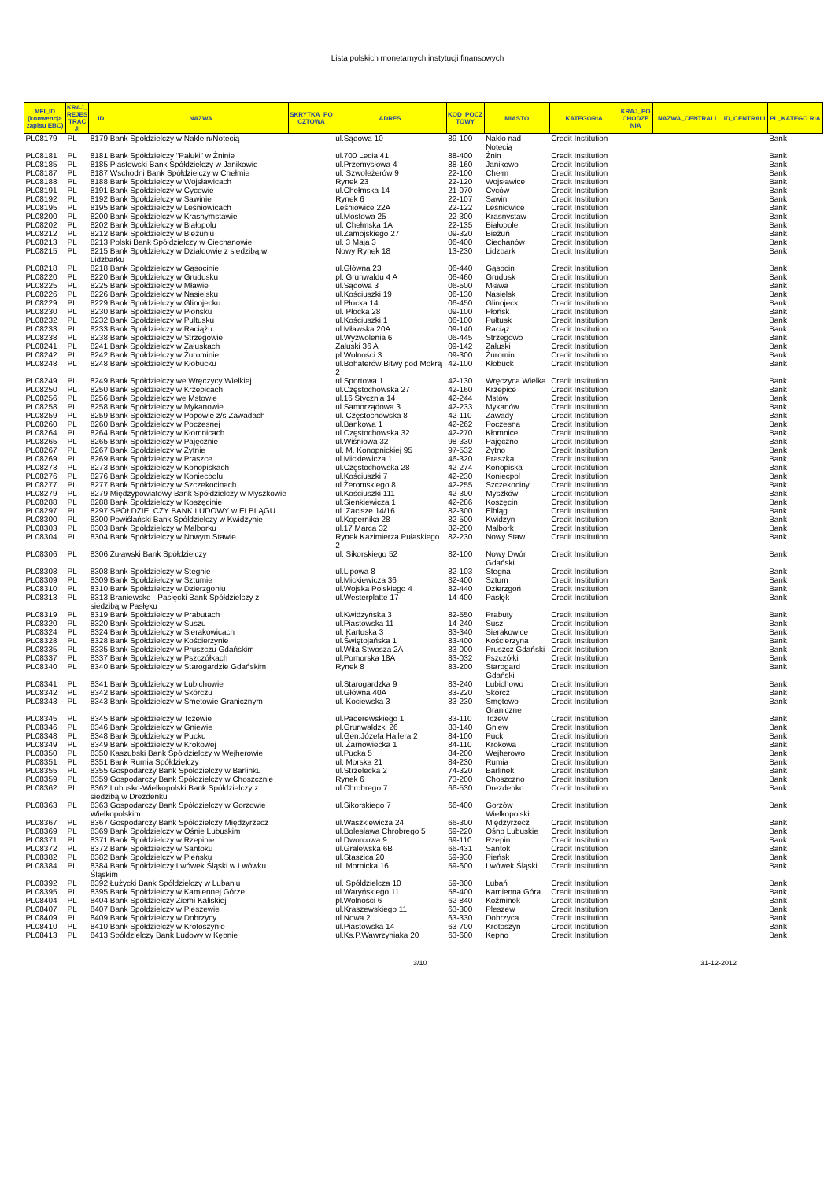Lista polskich monetarnych instytucji finansowych
| MFI_ID (konwencja zapisu EBC) | KRAJ_ REJES TRAC JI | ID | NAZWA | SKRYTKA_PO CZTOWA | ADRES | KOD_POCZ TOWY | MIASTO | KATEGORIA | KRAJ_PO CHODZE NIA | NAZWA_CENTRALI | ID_CENTRALI | PL_KATEGO RIA |
| --- | --- | --- | --- | --- | --- | --- | --- | --- | --- | --- | --- | --- |
| PL08179 | PL | 8179 Bank Spółdzielczy w Nakle n/Notecią | | | ul.Sądowa 10 | 89-100 | Nakło nad Notecią | Credit Institution | | | | Bank |
| PL08181 | PL | 8181 Bank Spółdzielczy "Pałuki" w Żninie | | | ul.700 Lecia 41 | 88-400 | Żnin | Credit Institution | | | | Bank |
| PL08185 | PL | 8185 Piastowski Bank Spółdzielczy w Janikowie | | | ul.Przemysłowa 4 | 88-160 | Janikowo | Credit Institution | | | | Bank |
| PL08187 | PL | 8187 Wschodni Bank Spółdzielczy w Chełmie | | | ul. Szwoleżerów 9 | 22-100 | Chełm | Credit Institution | | | | Bank |
| PL08188 | PL | 8188 Bank Spółdzielczy w Wojsławicach | | | Rynek 23 | 22-120 | Wojsławice | Credit Institution | | | | Bank |
| PL08191 | PL | 8191 Bank Spółdzielczy w Cycowie | | | ul.Chełmska 14 | 21-070 | Cyców | Credit Institution | | | | Bank |
| PL08192 | PL | 8192 Bank Spółdzielczy w Sawinie | | | Rynek 6 | 22-107 | Sawin | Credit Institution | | | | Bank |
| PL08195 | PL | 8195 Bank Spółdzielczy w Leśniowicach | | | Leśniowice 22A | 22-122 | Leśniowice | Credit Institution | | | | Bank |
| PL08200 | PL | 8200 Bank Spółdzielczy w Krasnymstawie | | | ul.Mostowa 25 | 22-300 | Krasnystaw | Credit Institution | | | | Bank |
| PL08202 | PL | 8202 Bank Spółdzielczy w Białopolu | | | ul. Chełmska 1A | 22-135 | Białopole | Credit Institution | | | | Bank |
| PL08212 | PL | 8212 Bank Spółdzielczy w Bieżuniu | | | ul.Zamojskiego 27 | 09-320 | Bieżuń | Credit Institution | | | | Bank |
| PL08213 | PL | 8213 Polski Bank Spółdzielczy w Ciechanowie | | | ul. 3 Maja 3 | 06-400 | Ciechanów | Credit Institution | | | | Bank |
| PL08215 | PL | 8215 Bank Spółdzielczy w Działdowie z siedzibą w Lidzbarku | | | Nowy Rynek 18 | 13-230 | Lidzbark | Credit Institution | | | | Bank |
| PL08218 | PL | 8218 Bank Spółdzielczy w Gąsocinie | | | ul.Główna 23 | 06-440 | Gąsocin | Credit Institution | | | | Bank |
| PL08220 | PL | 8220 Bank Spółdzielczy w Grudusku | | | pl. Grunwaldu 4 A | 06-460 | Grudusk | Credit Institution | | | | Bank |
| PL08225 | PL | 8225 Bank Spółdzielczy w Mławie | | | ul.Sądowa 3 | 06-500 | Mława | Credit Institution | | | | Bank |
| PL08226 | PL | 8226 Bank Spółdzielczy w Nasielsku | | | ul.Kościuszki 19 | 06-130 | Nasielsk | Credit Institution | | | | Bank |
| PL08229 | PL | 8229 Bank Spółdzielczy w Glinojecku | | | ul.Płocka 14 | 06-450 | Glinojeck | Credit Institution | | | | Bank |
| PL08230 | PL | 8230 Bank Spółdzielczy w Płońsku | | | ul. Płocka 28 | 09-100 | Płońsk | Credit Institution | | | | Bank |
| PL08232 | PL | 8232 Bank Spółdzielczy w Pułtusku | | | ul.Kościuszki 1 | 06-100 | Pułtusk | Credit Institution | | | | Bank |
| PL08233 | PL | 8233 Bank Spółdzielczy w Raciążu | | | ul.Mławska 20A | 09-140 | Raciąż | Credit Institution | | | | Bank |
| PL08238 | PL | 8238 Bank Spółdzielczy w Strzegowie | | | ul.Wyzwolenia 6 | 06-445 | Strzegowo | Credit Institution | | | | Bank |
| PL08241 | PL | 8241 Bank Spółdzielczy w Załuskach | | | Załuski 36 A | 09-142 | Załuski | Credit Institution | | | | Bank |
| PL08242 | PL | 8242 Bank Spółdzielczy w Żurominie | | | pl.Wolności 3 | 09-300 | Żuromin | Credit Institution | | | | Bank |
| PL08248 | PL | 8248 Bank Spółdzielczy w Kłobucku | | | ul.Bohaterów Bitwy pod Mokrą 2 | 42-100 | Kłobuck | Credit Institution | | | | Bank |
| PL08249 | PL | 8249 Bank Spółdzielczy we Wręczycy Wielkiej | | | ul.Sportowa 1 | 42-130 | Wręczyca Wielka | Credit Institution | | | | Bank |
| PL08250 | PL | 8250 Bank Spółdzielczy w Krzepicach | | | ul.Częstochowska 27 | 42-160 | Krzepice | Credit Institution | | | | Bank |
| PL08256 | PL | 8256 Bank Spółdzielczy we Mstowie | | | ul.16 Stycznia 14 | 42-244 | Mstów | Credit Institution | | | | Bank |
| PL08258 | PL | 8258 Bank Spółdzielczy w Mykanowie | | | ul.Samorządowa 3 | 42-233 | Mykanów | Credit Institution | | | | Bank |
| PL08259 | PL | 8259 Bank Spółdzielczy w Popowie z/s Zawadach | | | ul. Częstochowska 8 | 42-110 | Zawady | Credit Institution | | | | Bank |
| PL08260 | PL | 8260 Bank Spółdzielczy w Poczesnej | | | ul.Bankowa 1 | 42-262 | Poczesna | Credit Institution | | | | Bank |
| PL08264 | PL | 8264 Bank Spółdzielczy w Kłomnicach | | | ul.Częstochowska 32 | 42-270 | Kłomnice | Credit Institution | | | | Bank |
| PL08265 | PL | 8265 Bank Spółdzielczy w Pajęcznie | | | ul.Wiśniowa 32 | 98-330 | Pajęczno | Credit Institution | | | | Bank |
| PL08267 | PL | 8267 Bank Spółdzielczy w Żytnie | | | ul. M. Konopnickiej 95 | 97-532 | Żytno | Credit Institution | | | | Bank |
| PL08269 | PL | 8269 Bank Spółdzielczy w Praszce | | | ul.Mickiewicza 1 | 46-320 | Praszka | Credit Institution | | | | Bank |
| PL08273 | PL | 8273 Bank Spółdzielczy w Konopiskach | | | ul.Częstochowska 28 | 42-274 | Konopiska | Credit Institution | | | | Bank |
| PL08276 | PL | 8276 Bank Spółdzielczy w Koniecpolu | | | ul.Kościuszki 7 | 42-230 | Koniecpol | Credit Institution | | | | Bank |
| PL08277 | PL | 8277 Bank Spółdzielczy w Szczekocinach | | | ul.Żeromskiego 8 | 42-255 | Szczekociny | Credit Institution | | | | Bank |
| PL08279 | PL | 8279 Międzypowiatowy Bank Spółdzielczy w Myszkowie | | | ul.Kościuszki 111 | 42-300 | Myszków | Credit Institution | | | | Bank |
| PL08288 | PL | 8288 Bank Spółdzielczy w Koszęcinie | | | ul.Sienkiewicza 1 | 42-286 | Koszęcin | Credit Institution | | | | Bank |
| PL08297 | PL | 8297 SPÓŁDZIELCZY BANK LUDOWY w ELBLĄGU | | | ul. Zacisze 14/16 | 82-300 | Elbląg | Credit Institution | | | | Bank |
| PL08300 | PL | 8300 Powiślański Bank Spółdzielczy w Kwidzynie | | | ul.Kopernika 28 | 82-500 | Kwidzyn | Credit Institution | | | | Bank |
| PL08303 | PL | 8303 Bank Spółdzielczy w Malborku | | | ul.17 Marca 32 | 82-200 | Malbork | Credit Institution | | | | Bank |
| PL08304 | PL | 8304 Bank Spółdzielczy w Nowym Stawie | | | Rynek Kazimierza Pułaskiego 2 | 82-230 | Nowy Staw | Credit Institution | | | | Bank |
| PL08306 | PL | 8306 Żuławski Bank Spółdzielczy | | | ul. Sikorskiego 52 | 82-100 | Nowy Dwór Gdański | Credit Institution | | | | Bank |
| PL08308 | PL | 8308 Bank Spółdzielczy w Stegnie | | | ul.Lipowa 8 | 82-103 | Stegna | Credit Institution | | | | Bank |
| PL08309 | PL | 8309 Bank Spółdzielczy w Sztumie | | | ul.Mickiewicza 36 | 82-400 | Sztum | Credit Institution | | | | Bank |
| PL08310 | PL | 8310 Bank Spółdzielczy w Dzierzgoniu | | | ul.Wojska Polskiego 4 | 82-440 | Dzierzgoń | Credit Institution | | | | Bank |
| PL08313 | PL | 8313 Braniewsko - Pasłęcki Bank Spółdzielczy z siedzibą w Pasłęku | | | ul.Westerplatte 17 | 14-400 | Pasłęk | Credit Institution | | | | Bank |
| PL08319 | PL | 8319 Bank Spółdzielczy w Prabutach | | | ul.Kwidzyńska 3 | 82-550 | Prabuty | Credit Institution | | | | Bank |
| PL08320 | PL | 8320 Bank Spółdzielczy w Suszu | | | ul.Piastowska 11 | 14-240 | Susz | Credit Institution | | | | Bank |
| PL08324 | PL | 8324 Bank Spółdzielczy w Sierakowicach | | | ul. Kartuska 3 | 83-340 | Sierakowice | Credit Institution | | | | Bank |
| PL08328 | PL | 8328 Bank Spółdzielczy w Kościerzynie | | | ul.Świętojańska 1 | 83-400 | Kościerzyna | Credit Institution | | | | Bank |
| PL08335 | PL | 8335 Bank Spółdzielczy w Pruszczu Gdańskim | | | ul.Wita Stwosza 2A | 83-000 | Pruszcz Gdański | Credit Institution | | | | Bank |
| PL08337 | PL | 8337 Bank Spółdzielczy w Pszczółkach | | | ul.Pomorska 18A | 83-032 | Pszczółki | Credit Institution | | | | Bank |
| PL08340 | PL | 8340 Bank Spółdzielczy w Starogardzie Gdańskim | | | Rynek 8 | 83-200 | Starogard Gdański | Credit Institution | | | | Bank |
| PL08341 | PL | 8341 Bank Spółdzielczy w Lubichowie | | | ul.Starogardzka 9 | 83-240 | Lubichowo | Credit Institution | | | | Bank |
| PL08342 | PL | 8342 Bank Spółdzielczy w Skórczu | | | ul.Główna 40A | 83-220 | Skórcz | Credit Institution | | | | Bank |
| PL08343 | PL | 8343 Bank Spółdzielczy w Smętowie Granicznym | | | ul. Kociewska 3 | 83-230 | Smętowo Graniczne | Credit Institution | | | | Bank |
| PL08345 | PL | 8345 Bank Spółdzielczy w Tczewie | | | ul.Paderewskiego 1 | 83-110 | Tczew | Credit Institution | | | | Bank |
| PL08346 | PL | 8346 Bank Spółdzielczy w Gniewie | | | pl.Grunwaldzki 26 | 83-140 | Gniew | Credit Institution | | | | Bank |
| PL08348 | PL | 8348 Bank Spółdzielczy w Pucku | | | ul.Gen.Józefa Hallera 2 | 84-100 | Puck | Credit Institution | | | | Bank |
| PL08349 | PL | 8349 Bank Spółdzielczy w Krokowej | | | ul. Żarnowiecka 1 | 84-110 | Krokowa | Credit Institution | | | | Bank |
| PL08350 | PL | 8350 Kaszubski Bank Spółdzielczy w Wejherowie | | | ul.Pucka 5 | 84-200 | Wejherowo | Credit Institution | | | | Bank |
| PL08351 | PL | 8351 Bank Rumia Spółdzielczy | | | ul. Morska 21 | 84-230 | Rumia | Credit Institution | | | | Bank |
| PL08355 | PL | 8355 Gospodarczy Bank Spółdzielczy w Barlinku | | | ul.Strzelecka 2 | 74-320 | Barlinek | Credit Institution | | | | Bank |
| PL08359 | PL | 8359 Gospodarczy Bank Spółdzielczy w Choszcznie | | | Rynek 6 | 73-200 | Choszczno | Credit Institution | | | | Bank |
| PL08362 | PL | 8362 Lubusko-Wielkopolski Bank Spółdzielczy z siedzibą w Drezdenku | | | ul.Chrobrego 7 | 66-530 | Drezdenko | Credit Institution | | | | Bank |
| PL08363 | PL | 8363 Gospodarczy Bank Spółdzielczy w Gorzowie Wielkopolskim | | | ul.Sikorskiego 7 | 66-400 | Gorzów Wielkopolski | Credit Institution | | | | Bank |
| PL08367 | PL | 8367 Gospodarczy Bank Spółdzielczy Międzyrzecz | | | ul.Waszkiewicza 24 | 66-300 | Międzyrzecz | Credit Institution | | | | Bank |
| PL08369 | PL | 8369 Bank Spółdzielczy w Ośnie Lubuskim | | | ul.Bolesława Chrobrego 5 | 69-220 | Ośno Lubuskie | Credit Institution | | | | Bank |
| PL08371 | PL | 8371 Bank Spółdzielczy w Rzepinie | | | ul.Dworcowa 9 | 69-110 | Rzepin | Credit Institution | | | | Bank |
| PL08372 | PL | 8372 Bank Spółdzielczy w Santoku | | | ul.Gralewska 6B | 66-431 | Santok | Credit Institution | | | | Bank |
| PL08382 | PL | 8382 Bank Spółdzielczy w Pieńsku | | | ul.Staszica 20 | 59-930 | Pieńsk | Credit Institution | | | | Bank |
| PL08384 | PL | 8384 Bank Spółdzielczy Lwówek Śląski w Lwówku Śląskim | | | ul. Mornicka 16 | 59-600 | Lwówek Śląski | Credit Institution | | | | Bank |
| PL08392 | PL | 8392 Łużycki Bank Spółdzielczy w Lubaniu | | | ul. Spółdzielcza 10 | 59-800 | Lubań | Credit Institution | | | | Bank |
| PL08395 | PL | 8395 Bank Spółdzielczy w Kamiennej Górze | | | ul.Waryńskiego 11 | 58-400 | Kamienna Góra | Credit Institution | | | | Bank |
| PL08404 | PL | 8404 Bank Spółdzielczy Ziemi Kaliskiej | | | pl.Wolności 6 | 62-840 | Koźminek | Credit Institution | | | | Bank |
| PL08407 | PL | 8407 Bank Spółdzielczy w Pleszewie | | | ul.Kraszewskiego 11 | 63-300 | Pleszew | Credit Institution | | | | Bank |
| PL08409 | PL | 8409 Bank Spółdzielczy w Dobrzycy | | | ul.Nowa 2 | 63-330 | Dobrzyca | Credit Institution | | | | Bank |
| PL08410 | PL | 8410 Bank Spółdzielczy w Krotoszynie | | | ul.Piastowska 14 | 63-700 | Krotoszyn | Credit Institution | | | | Bank |
| PL08413 | PL | 8413 Spółdzielczy Bank Ludowy w Kępnie | | | ul.Ks.P.Wawrzyniaka 20 | 63-600 | Kępno | Credit Institution | | | | Bank |
3/10 31-12-2012